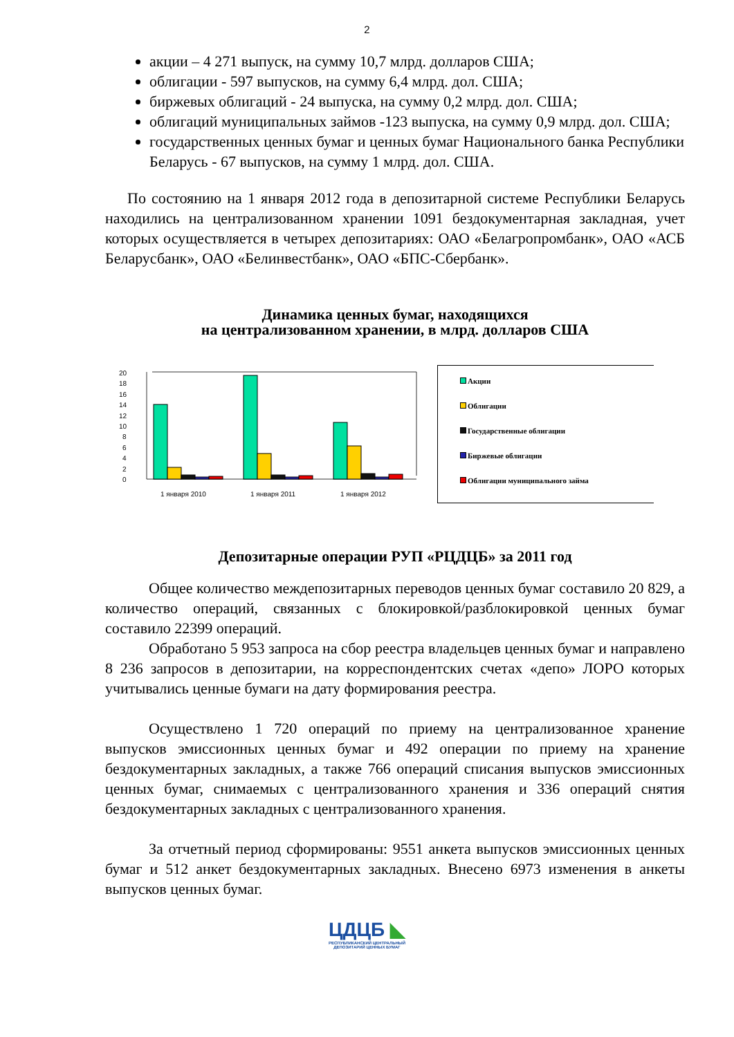2
акции – 4 271 выпуск, на сумму 10,7 млрд. долларов США;
облигации - 597 выпусков, на сумму 6,4 млрд. дол. США;
биржевых облигаций - 24 выпуска, на сумму 0,2 млрд. дол. США;
облигаций муниципальных займов -123 выпуска, на сумму 0,9 млрд. дол. США;
государственных ценных бумаг и ценных бумаг Национального банка Республики Беларусь - 67 выпусков, на сумму 1 млрд. дол. США.
По состоянию на 1 января 2012 года в депозитарной системе Республики Беларусь находились на централизованном хранении 1091 бездокументарная закладная, учет которых осуществляется в четырех депозитариях: ОАО «Белагропромбанк», ОАО «АСБ Беларусбанк», ОАО «Белинвестбанк», ОАО «БПС-Сбербанк».
Динамика ценных бумаг, находящихся
на централизованном хранении, в млрд. долларов США
0
2
4
6
8
10
12
14
16
18
20
1 января 2010
1 января 2011
1 января 2012
Акции
Облигации
Государственные облигации
Биржевые облигации
Облигации муниципального займа
Депозитарные операции РУП «РЦДЦБ» за 2011 год
Общее количество междепозитарных переводов ценных бумаг составило 20 829, а количество операций, связанных с блокировкой/разблокировкой ценных бумаг составило 22399 операций.
Обработано 5 953 запроса на сбор реестра владельцев ценных бумаг и направлено 8 236 запросов в депозитарии, на корреспондентских счетах «депо» ЛОРО которых учитывались ценные бумаги на дату формирования реестра.
Осуществлено 1 720 операций по приему на централизованное хранение выпусков эмиссионных ценных бумаг и 492 операции по приему на хранение бездокументарных закладных, а также 766 операций списания выпусков эмиссионных ценных бумаг, снимаемых с централизованного хранения и 336 операций снятия бездокументарных закладных с централизованного хранения.
За отчетный период сформированы: 9551 анкета выпусков эмиссионных ценных бумаг и 512 анкет бездокументарных закладных. Внесено 6973 изменения в анкеты выпусков ценных бумаг.
ЦДЦБ ◣
РЕСПУБЛИКАНСКИЙ ЦЕНТРАЛЬНЫЙ
ДЕПОЗИТАРИЙ ЦЕННЫХ БУМАГ